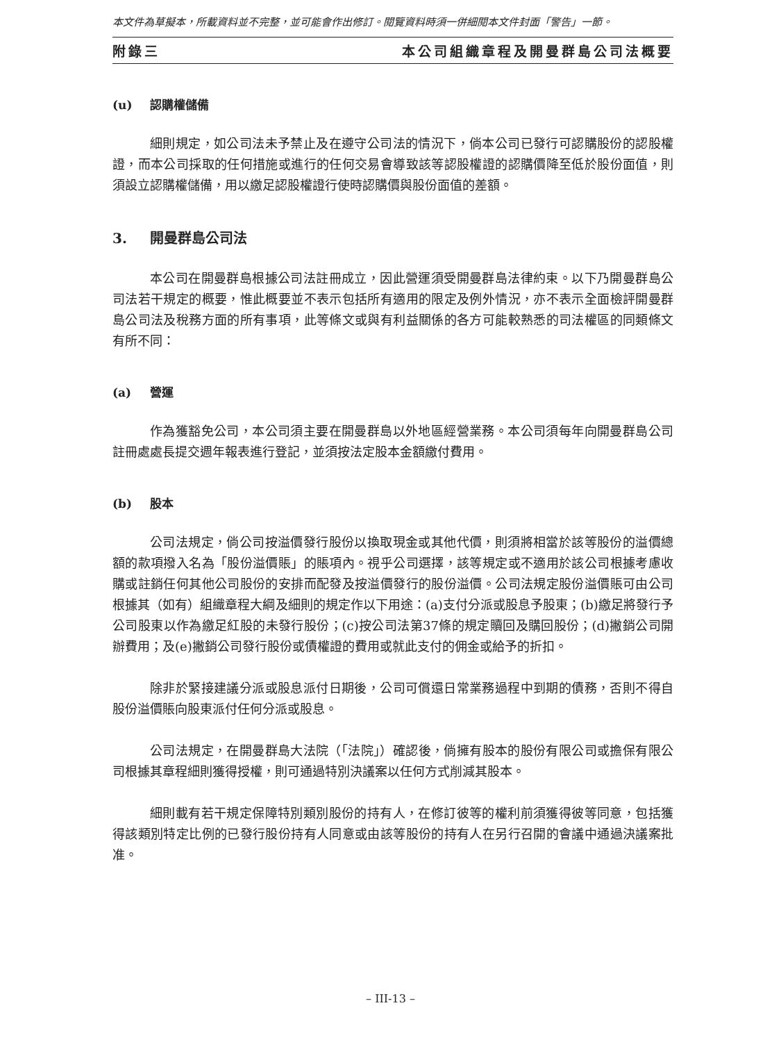本文件為草擬本，所載資料並不完整，並可能會作出修訂。閱覽資料時須一併細閱本文件封面「警告」一節。
附錄三 本公司組織章程及開曼群島公司法概要
(u) 認購權儲備
細則規定，如公司法未予禁止及在遵守公司法的情況下，倘本公司已發行可認購股份的認股權證，而本公司採取的任何措施或進行的任何交易會導致該等認股權證的認購價降至低於股份面值，則須設立認購權儲備，用以繳足認股權證行使時認購價與股份面值的差額。
3. 開曼群島公司法
本公司在開曼群島根據公司法註冊成立，因此營運須受開曼群島法律約束。以下乃開曼群島公司法若干規定的概要，惟此概要並不表示包括所有適用的限定及例外情況，亦不表示全面檢評開曼群島公司法及稅務方面的所有事項，此等條文或與有利益關係的各方可能較熟悉的司法權區的同類條文有所不同：
(a) 營運
作為獲豁免公司，本公司須主要在開曼群島以外地區經營業務。本公司須每年向開曼群島公司註冊處處長提交週年報表進行登記，並須按法定股本金額繳付費用。
(b) 股本
公司法規定，倘公司按溢價發行股份以換取現金或其他代價，則須將相當於該等股份的溢價總額的款項撥入名為「股份溢價賬」的賬項內。視乎公司選擇，該等規定或不適用於該公司根據考慮收購或註銷任何其他公司股份的安排而配發及按溢價發行的股份溢價。公司法規定股份溢價賬可由公司根據其（如有）組織章程大綱及細則的規定作以下用途：(a)支付分派或股息予股東；(b)繳足將發行予公司股東以作為繳足紅股的未發行股份；(c)按公司法第37條的規定贖回及購回股份；(d)撇銷公司開辦費用；及(e)撇銷公司發行股份或債權證的費用或就此支付的佣金或給予的折扣。
除非於緊接建議分派或股息派付日期後，公司可償還日常業務過程中到期的債務，否則不得自股份溢價賬向股東派付任何分派或股息。
公司法規定，在開曼群島大法院（「法院」）確認後，倘擁有股本的股份有限公司或擔保有限公司根據其章程細則獲得授權，則可通過特別決議案以任何方式削減其股本。
細則載有若干規定保障特別類別股份的持有人，在修訂彼等的權利前須獲得彼等同意，包括獲得該類別特定比例的已發行股份持有人同意或由該等股份的持有人在另行召開的會議中通過決議案批准。
– III-13 –